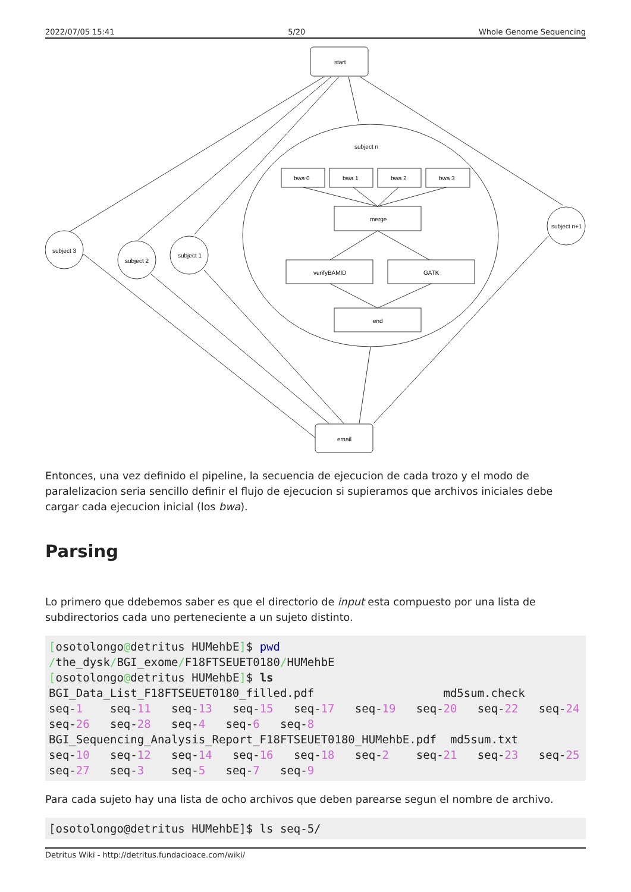2022/07/05 15:41 5/20 Whole Genome Sequencing
start
subject n
bwa 0
bwa 1
bwa 2
bwa 3
merge
verifyBAMID
GATK
end
email
subject 3
subject 2
subject 1
subject n+1
Entonces, una vez definido el pipeline, la secuencia de ejecucion de cada trozo y el modo de paralelizacion seria sencillo definir el flujo de ejecucion si supieramos que archivos iniciales debe cargar cada ejecucion inicial (los bwa).
Parsing
Lo primero que ddebemos saber es que el directorio de input esta compuesto por una lista de subdirectorios cada uno perteneciente a un sujeto distinto.
[osotolongo@detritus HUMehbE]$ pwd
/the_dysk/BGI_exome/F18FTSEUET0180/HUMehbE
[osotolongo@detritus HUMehbE]$ ls
BGI_Data_List_F18FTSEUET0180_filled.pdf                   md5sum.check
seq-1    seq-11   seq-13   seq-15   seq-17   seq-19   seq-20   seq-22   seq-24
seq-26   seq-28   seq-4   seq-6   seq-8
BGI_Sequencing_Analysis_Report_F18FTSEUET0180_HUMehbE.pdf  md5sum.txt
seq-10   seq-12   seq-14   seq-16   seq-18   seq-2    seq-21   seq-23   seq-25
seq-27   seq-3    seq-5   seq-7   seq-9
Para cada sujeto hay una lista de ocho archivos que deben parearse segun el nombre de archivo.
[osotolongo@detritus HUMehbE]$ ls seq-5/
Detritus Wiki - http://detritus.fundacioace.com/wiki/